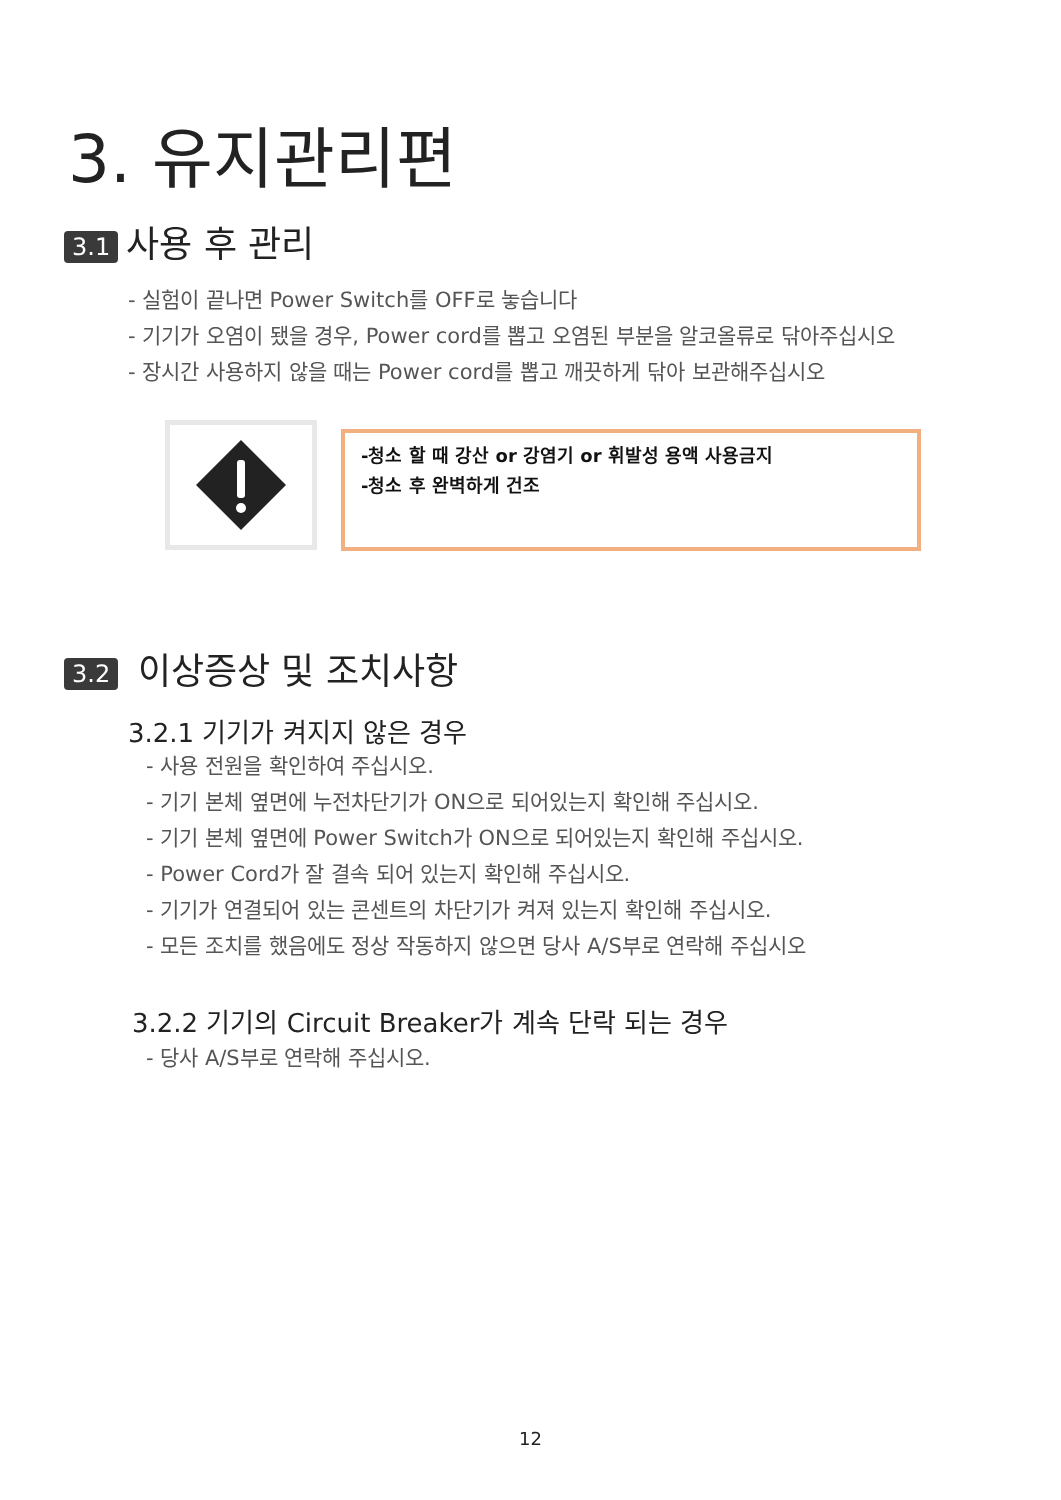3. 유지관리편
3.1 사용 후 관리
- 실험이 끝나면 Power Switch를 OFF로 놓습니다
- 기기가 오염이 됐을 경우, Power cord를 뽑고 오염된 부분을 알코올류로 닦아주십시오
- 장시간 사용하지 않을 때는 Power cord를 뽑고 깨끗하게 닦아 보관해주십시오
-청소 할 때 강산 or 강염기 or 휘발성 용액 사용금지
-청소 후 완벽하게 건조
3.2 이상증상 및 조치사항
3.2.1 기기가 켜지지 않은 경우
- 사용 전원을 확인하여 주십시오.
- 기기 본체 옆면에 누전차단기가 ON으로 되어있는지 확인해 주십시오.
- 기기 본체 옆면에 Power Switch가 ON으로 되어있는지 확인해 주십시오.
- Power Cord가 잘 결속 되어 있는지 확인해 주십시오.
- 기기가 연결되어 있는 콘센트의 차단기가 켜져 있는지 확인해 주십시오.
- 모든 조치를 했음에도 정상 작동하지 않으면 당사 A/S부로 연락해 주십시오
3.2.2 기기의 Circuit Breaker가 계속 단락 되는 경우
- 당사 A/S부로 연락해 주십시오.
12